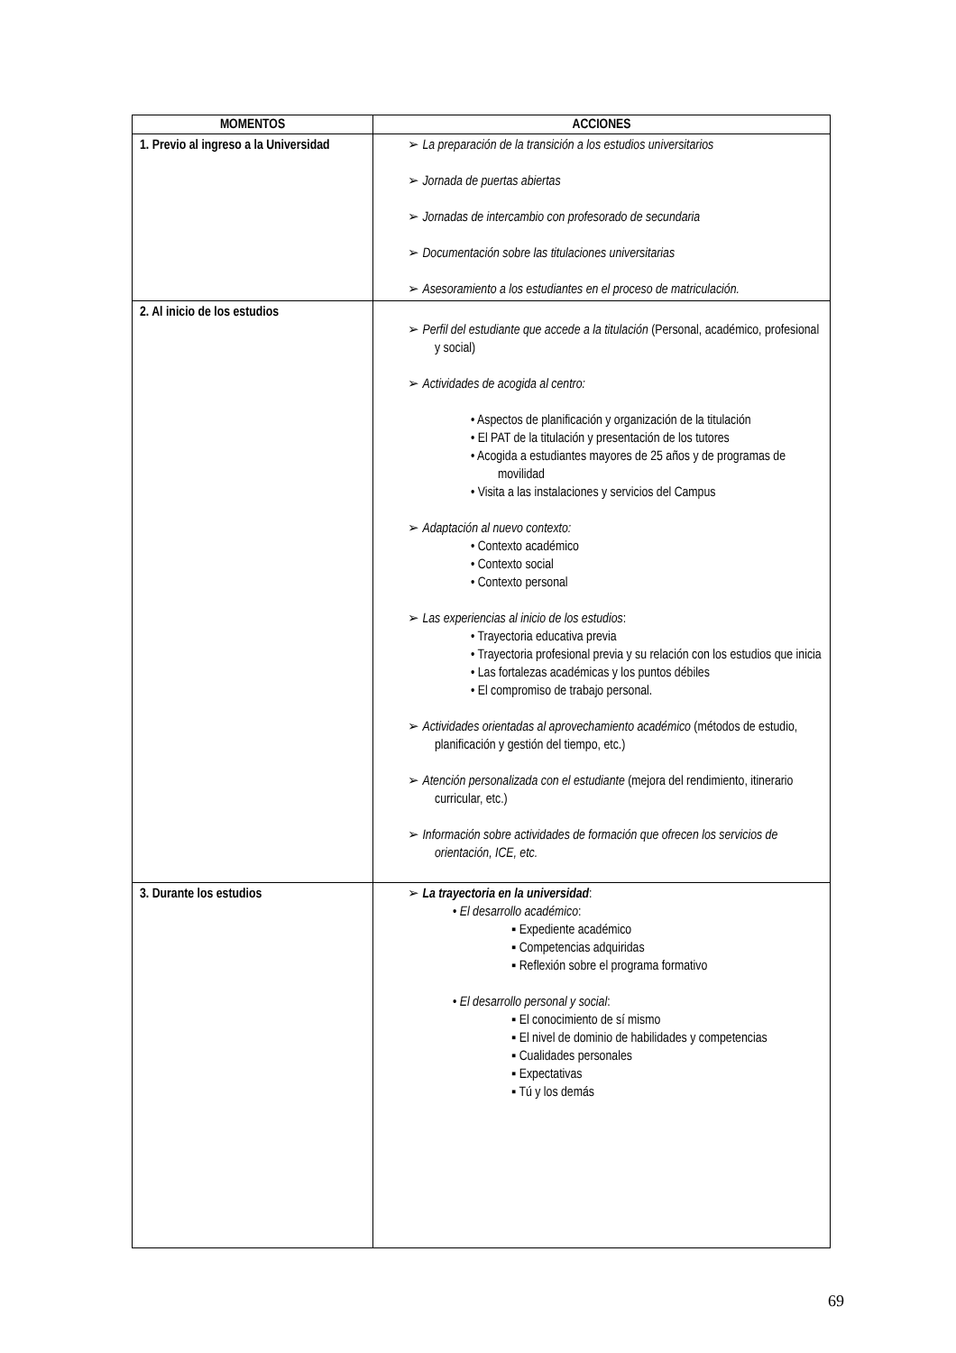| MOMENTOS | ACCIONES |
| --- | --- |
| 1. Previo al ingreso a la Universidad | ➢ La preparación de la transición a los estudios universitarios ➢ Jornada de puertas abiertas ➢ Jornadas de intercambio con profesorado de secundaria ➢ Documentación sobre las titulaciones universitarias ➢ Asesoramiento a los estudiantes en el proceso de matriculación. |
| 2. Al inicio de los estudios | ➢ Perfil del estudiante que accede a la titulación (Personal, académico, profesional y social) ➢ Actividades de acogida al centro: • Aspectos de planificación y organización de la titulación • El PAT de la titulación y presentación de los tutores • Acogida a estudiantes mayores de 25 años y de programas de movilidad • Visita a las instalaciones y servicios del Campus ➢ Adaptación al nuevo contexto: • Contexto académico • Contexto social • Contexto personal ➢ Las experiencias al inicio de los estudios : • Trayectoria educativa previa • Trayectoria profesional previa y su relación con los estudios que inicia • Las fortalezas académicas y los puntos débiles • El compromiso de trabajo personal. ➢ Actividades orientadas al aprovechamiento académico (métodos de estudio, planificación y gestión del tiempo, etc.) ➢ Atención personalizada con el estudiante (mejora del rendimiento, itinerario curricular, etc.) ➢ Información sobre actividades de formación que ofrecen los servicios de orientación, ICE, etc. |
| 3. Durante los estudios | ➢ La trayectoria en la universidad : • El desarrollo académico : ▪ Expediente académico ▪ Competencias adquiridas ▪ Reflexión sobre el programa formativo • El desarrollo personal y social : ▪ El conocimiento de sí mismo ▪ El nivel de dominio de habilidades y competencias ▪ Cualidades personales ▪ Expectativas ▪ Tú y los demás |
69